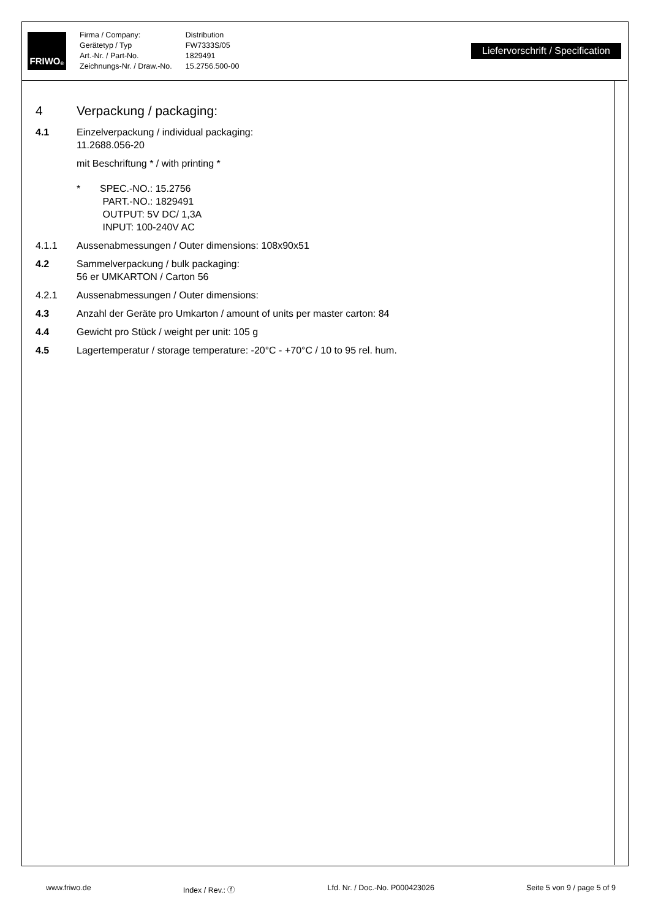FRIWO<sup>®</sup>
Firma / Company:
Gerätetyp / Typ
Art.-Nr. / Part-No.
Zeichnungs-Nr. / Draw.-No.
Distribution
FW7333S/05
1829491
15.2756.500-00
Liefervorschrift / Specification
4 Verpackung / packaging:
4.1 Einzelverpackung / individual packaging:
11.2688.056-20
mit Beschriftung * / with printing *
* SPEC.-NO.: 15.2756
PART.-NO.: 1829491
OUTPUT: 5V DC/ 1,3A
INPUT: 100-240V AC
4.1.1 Aussenabmessungen / Outer dimensions: 108x90x51
4.2 Sammelverpackung / bulk packaging:
56 er UMKARTON / Carton 56
4.2.1 Aussenabmessungen / Outer dimensions:
4.3 Anzahl der Geräte pro Umkarton / amount of units per master carton: 84
4.4 Gewicht pro Stück / weight per unit: 105 g
4.5 Lagertemperatur / storage temperature: -20°C - +70°C / 10 to 95 rel. hum.
www.friwo.de Index / Rev.: ⓕ Lfd. Nr. / Doc.-No. P000423026 Seite 5 von 9 / page 5 of 9